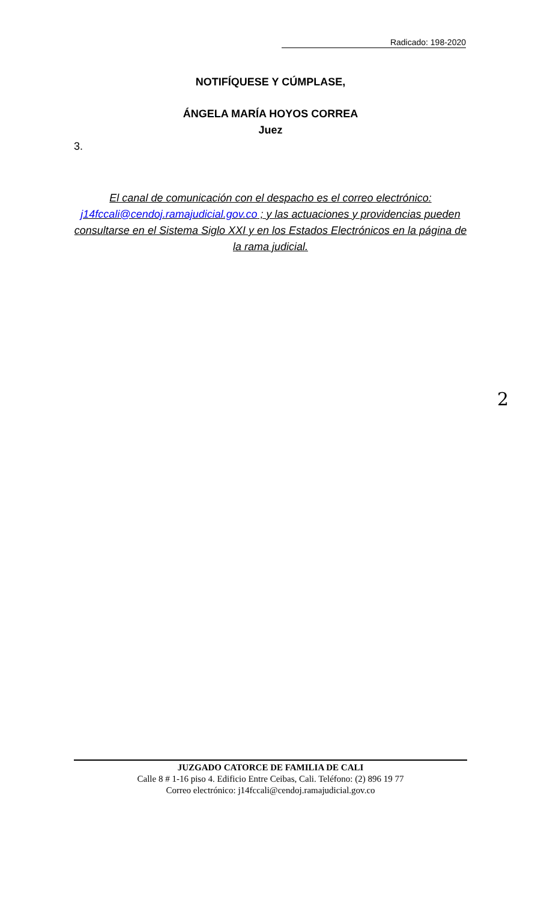Radicado: 198-2020
NOTIFÍQUESE Y CÚMPLASE,
ÁNGELA MARÍA HOYOS CORREA
Juez
3.
El canal de comunicación con el despacho es el correo electrónico: j14fccali@cendoj.ramajudicial.gov.co ; y las actuaciones y providencias pueden consultarse en el Sistema Siglo XXI y en los Estados Electrónicos en la página de la rama judicial.
2
JUZGADO CATORCE DE FAMILIA DE CALI
Calle 8 # 1-16 piso 4. Edificio Entre Ceibas, Cali. Teléfono: (2) 896 19 77
Correo electrónico: j14fccali@cendoj.ramajudicial.gov.co